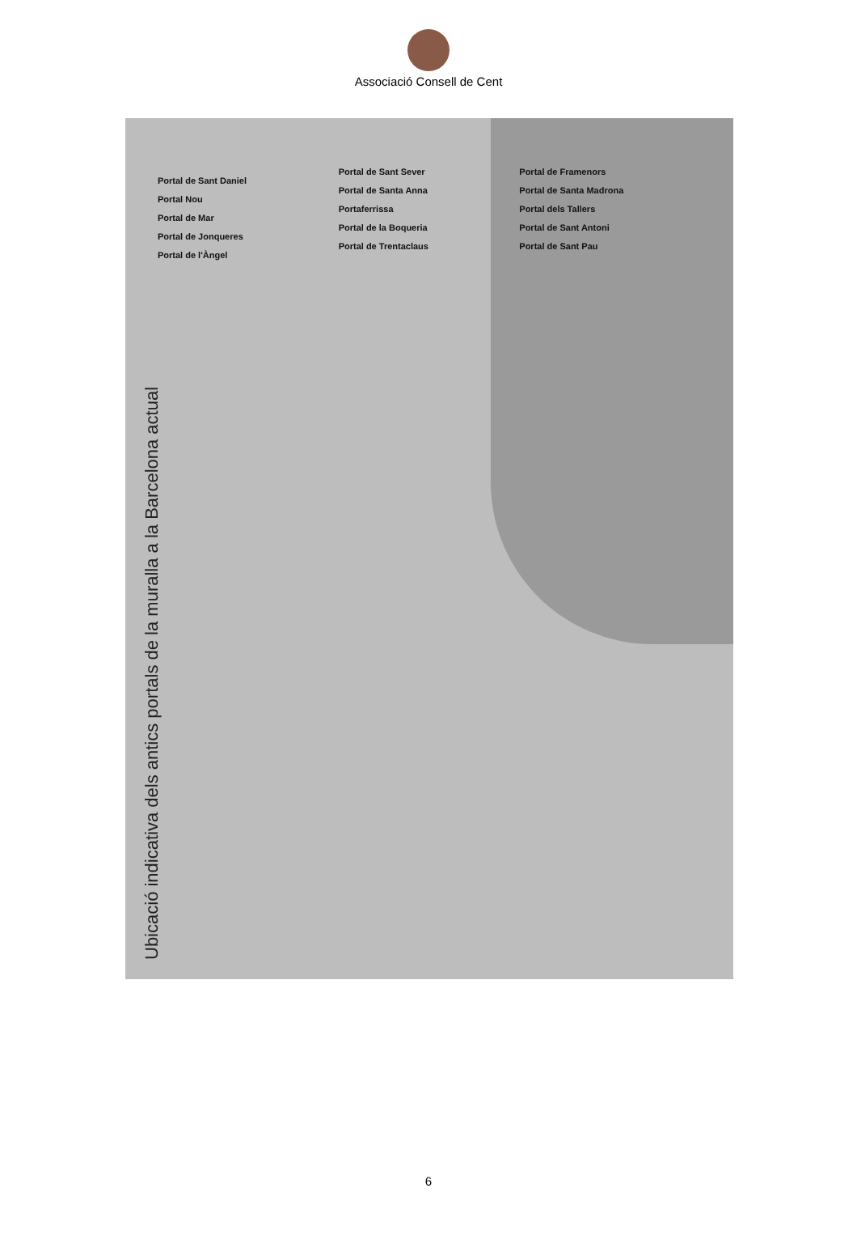Associació Consell de Cent
Ubicació indicativa dels antics portals de la muralla a la Barcelona actual
Portal de Sant Daniel
Portal Nou
Portal de Mar
Portal de Jonqueres
Portal de l'Àngel
Portal de Sant Sever
Portal de Santa Anna
Portaferrissa
Portal de la Boqueria
Portal de Trentaclaus
Portal de Framenors
Portal de Santa Madrona
Portal dels Tallers
Portal de Sant Antoni
Portal de Sant Pau
6